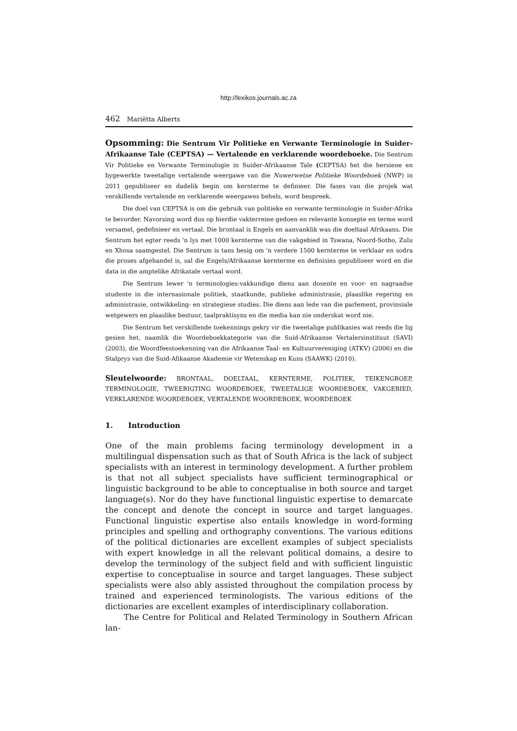http://lexikos.journals.ac.za
462 Mariëtta Alberts
Opsomming: Die Sentrum Vir Politieke en Verwante Terminologie in Suider-Afrikaanse Tale (CEPTSA) — Vertalende en verklarende woordeboeke. Die Sentrum Vir Politieke en Verwante Terminologie in Suider-Afrikaanse Tale (CEPTSA) het die hersiene en bygewerkte tweetalige vertalende weergawe van die Nuwerwetse Politieke Woordeboek (NWP) in 2011 gepubliseer en dadelik begin om kernterme te definieer. Die fases van die projek wat verskillende vertalende en verklarende weergawes behels, word bespreek.
Die doel van CEPTSA is om die gebruik van politieke en verwante terminologie in Suider-Afrika te bevorder. Navorsing word dus op hierdie vakterreine gedoen en relevante konsepte en terme word versamel, gedefinieer en vertaal. Die brontaal is Engels en aanvanklik was die doeltaal Afrikaans. Die Sentrum het egter reeds 'n lys met 1000 kernterme van die vakgebied in Tswana, Noord-Sotho, Zulu en Xhosa saamgestel. Die Sentrum is tans besig om 'n verdere 1500 kernterme te verklaar en sodra die proses afgehandel is, sal die Engels/Afrikaanse kernterme en definisies gepubliseer word en die data in die amptelike Afrikatale vertaal word.
Die Sentrum lewer 'n terminologies-vakkundige diens aan dosente en voor- en nagraadse studente in die internasionale politiek, staatkunde, publieke administrasie, plaaslike regering en administrasie, ontwikkeling- en strategiese studies. Die diens aan lede van die parlement, provinsiale wetgewers en plaaslike bestuur, taalpraktisyns en die media kan nie onderskat word nie.
Die Sentrum het verskillende toekennings gekry vir die tweetalige publikasies wat reeds die lig gesien het, naamlik die Woordeboekkategorie van die Suid-Afrikaanse Vertalersinstituut (SAVI) (2003), die Woordfeestoekenning van die Afrikaanse Taal- en Kultuurvereniging (ATKV) (2006) en die Stalprys van die Suid-Afikaanse Akademie vir Wetenskap en Kuns (SAAWK) (2010).
Sleutelwoorde: BRONTAAL, DOELTAAL, KERNTERME, POLITIEK, TEIKENGROEP, TERMINOLOGIE, TWEERIGTING WOORDEBOEK, TWEETALIGE WOORDEBOEK, VAKGEBIED, VERKLARENDE WOORDEBOEK, VERTALENDE WOORDEBOEK, WOORDEBOEK
1. Introduction
One of the main problems facing terminology development in a multilingual dispensation such as that of South Africa is the lack of subject specialists with an interest in terminology development. A further problem is that not all subject specialists have sufficient terminographical or linguistic background to be able to conceptualise in both source and target language(s). Nor do they have functional linguistic expertise to demarcate the concept and denote the concept in source and target languages. Functional linguistic expertise also entails knowledge in word-forming principles and spelling and orthography conventions. The various editions of the political dictionaries are excellent examples of subject specialists with expert knowledge in all the relevant political domains, a desire to develop the terminology of the subject field and with sufficient linguistic expertise to conceptualise in source and target languages. These subject specialists were also ably assisted throughout the compilation process by trained and experienced terminologists. The various editions of the dictionaries are excellent examples of interdisciplinary collaboration.
The Centre for Political and Related Terminology in Southern African lan-